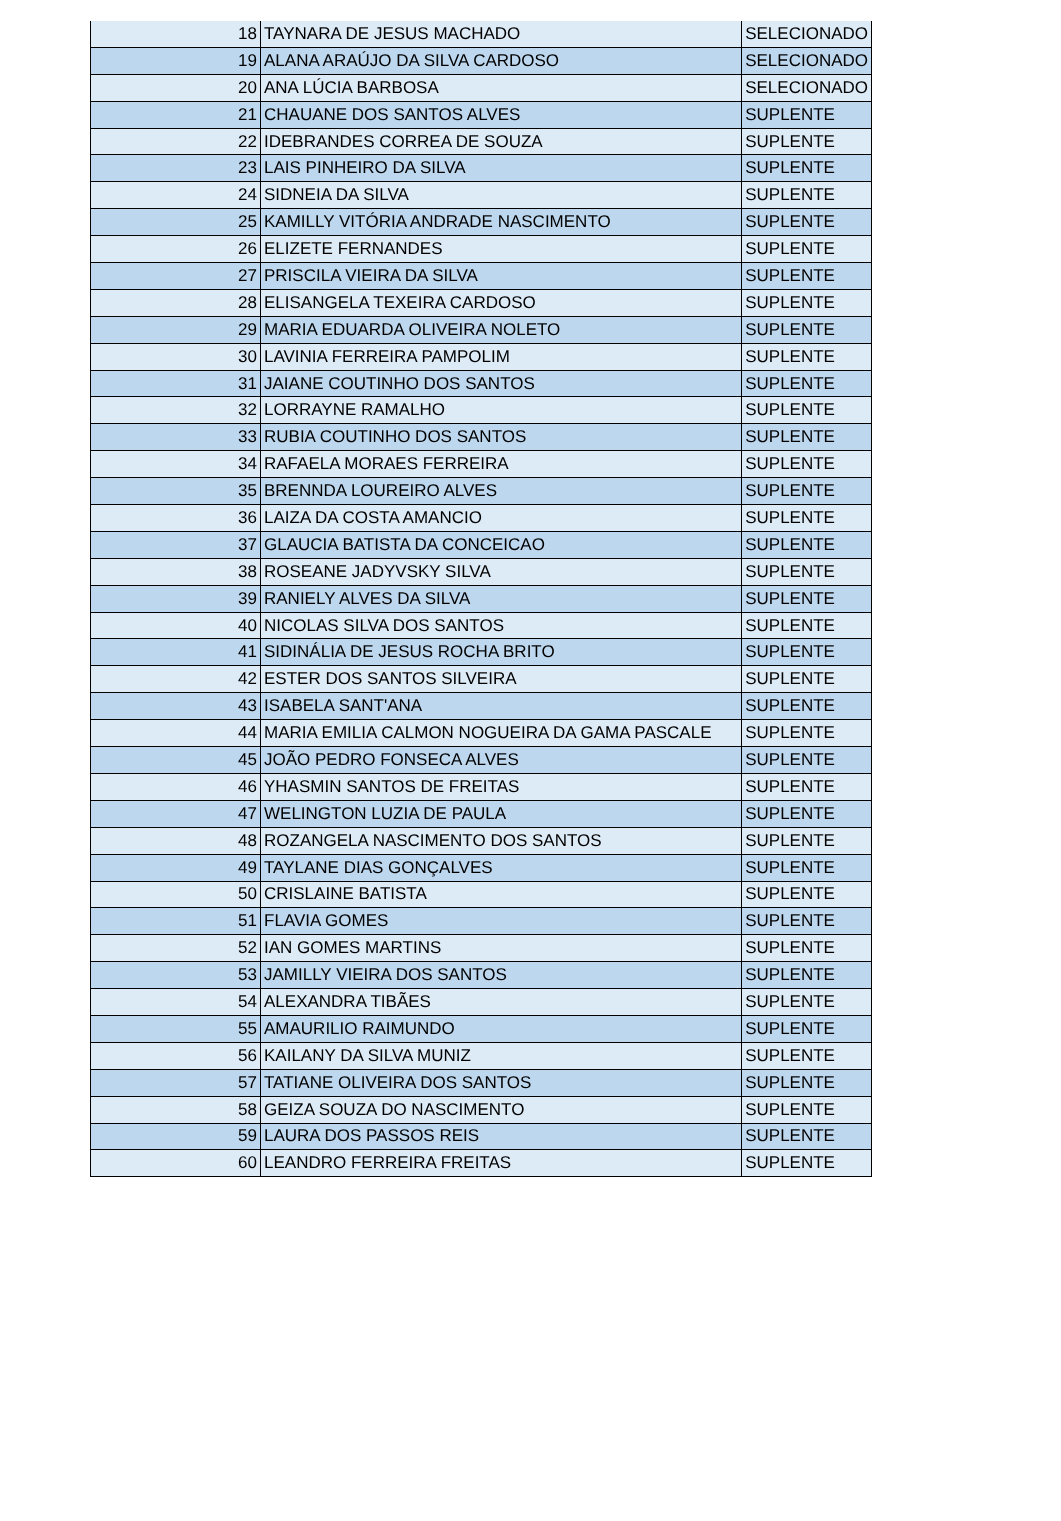| 18 | TAYNARA DE JESUS MACHADO | SELECIONADO |
| 19 | ALANA ARAÚJO DA SILVA CARDOSO | SELECIONADO |
| 20 | ANA LÚCIA BARBOSA | SELECIONADO |
| 21 | CHAUANE DOS SANTOS ALVES | SUPLENTE |
| 22 | IDEBRANDES CORREA DE SOUZA | SUPLENTE |
| 23 | LAIS PINHEIRO DA SILVA | SUPLENTE |
| 24 | SIDNEIA DA SILVA | SUPLENTE |
| 25 | KAMILLY VITÓRIA ANDRADE NASCIMENTO | SUPLENTE |
| 26 | ELIZETE FERNANDES | SUPLENTE |
| 27 | PRISCILA VIEIRA DA SILVA | SUPLENTE |
| 28 | ELISANGELA TEXEIRA CARDOSO | SUPLENTE |
| 29 | MARIA EDUARDA OLIVEIRA NOLETO | SUPLENTE |
| 30 | LAVINIA FERREIRA PAMPOLIM | SUPLENTE |
| 31 | JAIANE COUTINHO DOS SANTOS | SUPLENTE |
| 32 | LORRAYNE RAMALHO | SUPLENTE |
| 33 | RUBIA COUTINHO DOS SANTOS | SUPLENTE |
| 34 | RAFAELA MORAES FERREIRA | SUPLENTE |
| 35 | BRENNDA LOUREIRO ALVES | SUPLENTE |
| 36 | LAIZA DA COSTA AMANCIO | SUPLENTE |
| 37 | GLAUCIA BATISTA DA CONCEICAO | SUPLENTE |
| 38 | ROSEANE JADYVSKY SILVA | SUPLENTE |
| 39 | RANIELY ALVES DA SILVA | SUPLENTE |
| 40 | NICOLAS SILVA DOS SANTOS | SUPLENTE |
| 41 | SIDINÁLIA DE JESUS ROCHA BRITO | SUPLENTE |
| 42 | ESTER DOS SANTOS SILVEIRA | SUPLENTE |
| 43 | ISABELA SANT'ANA | SUPLENTE |
| 44 | MARIA EMILIA CALMON NOGUEIRA DA GAMA PASCALE | SUPLENTE |
| 45 | JOÃO PEDRO FONSECA ALVES | SUPLENTE |
| 46 | YHASMIN SANTOS DE FREITAS | SUPLENTE |
| 47 | WELINGTON LUZIA DE PAULA | SUPLENTE |
| 48 | ROZANGELA NASCIMENTO DOS SANTOS | SUPLENTE |
| 49 | TAYLANE DIAS GONÇALVES | SUPLENTE |
| 50 | CRISLAINE BATISTA | SUPLENTE |
| 51 | FLAVIA GOMES | SUPLENTE |
| 52 | IAN GOMES MARTINS | SUPLENTE |
| 53 | JAMILLY VIEIRA DOS SANTOS | SUPLENTE |
| 54 | ALEXANDRA TIBÃES | SUPLENTE |
| 55 | AMAURILIO RAIMUNDO | SUPLENTE |
| 56 | KAILANY DA SILVA MUNIZ | SUPLENTE |
| 57 | TATIANE OLIVEIRA DOS SANTOS | SUPLENTE |
| 58 | GEIZA SOUZA DO NASCIMENTO | SUPLENTE |
| 59 | LAURA DOS PASSOS REIS | SUPLENTE |
| 60 | LEANDRO FERREIRA FREITAS | SUPLENTE |